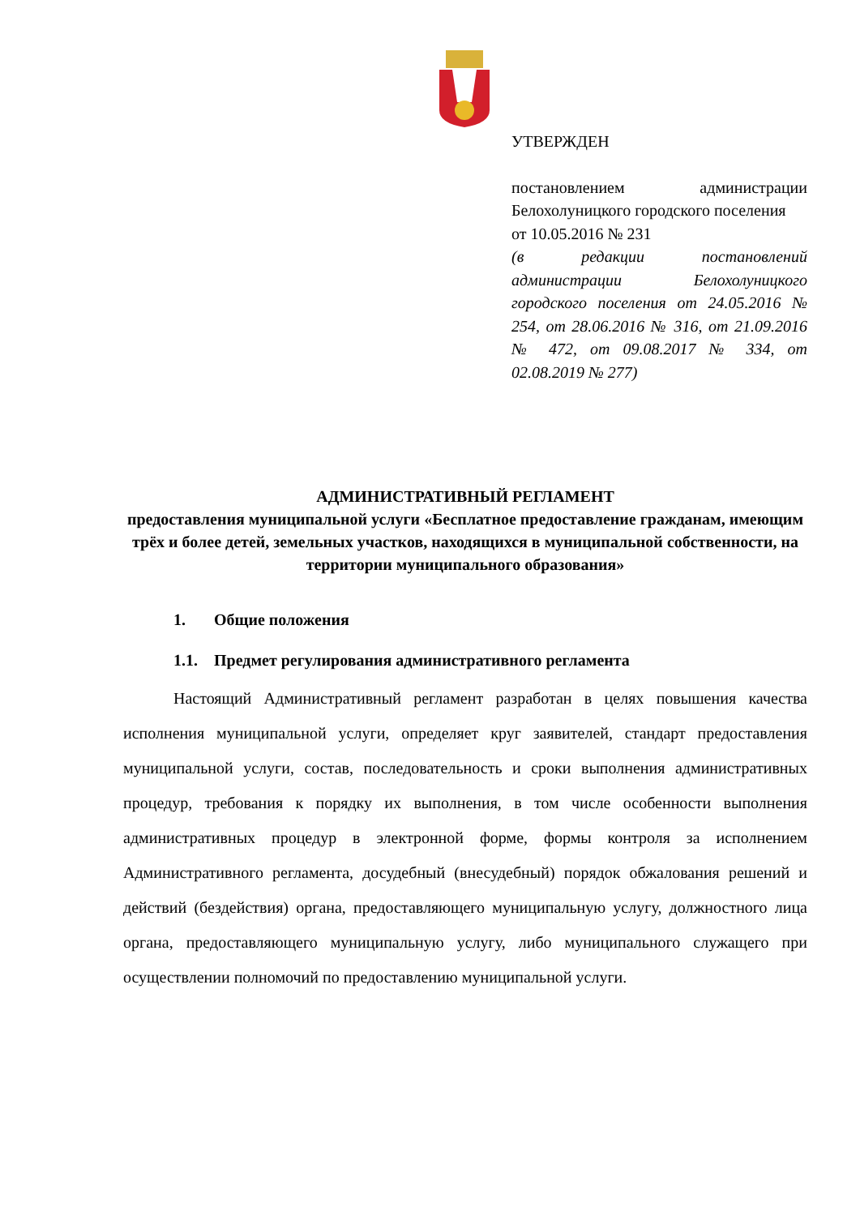УТВЕРЖДЕН
постановлением администрации Белохолуницкого городского поселения
от 10.05.2016 № 231
(в редакции постановлений администрации Белохолуницкого городского поселения от 24.05.2016 № 254, от 28.06.2016 № 316, от 21.09.2016 № 472, от 09.08.2017 № 334, от 02.08.2019 № 277)
АДМИНИСТРАТИВНЫЙ РЕГЛАМЕНТ
предоставления муниципальной услуги «Бесплатное предоставление гражданам, имеющим трёх и более детей, земельных участков, находящихся в муниципальной собственности, на территории муниципального образования»
1. Общие положения
1.1. Предмет регулирования административного регламента
Настоящий Административный регламент разработан в целях повышения качества исполнения муниципальной услуги, определяет круг заявителей, стандарт предоставления муниципальной услуги, состав, последовательность и сроки выполнения административных процедур, требования к порядку их выполнения, в том числе особенности выполнения административных процедур в электронной форме, формы контроля за исполнением Административного регламента, досудебный (внесудебный) порядок обжалования решений и действий (бездействия) органа, предоставляющего муниципальную услугу, должностного лица органа, предоставляющего муниципальную услугу, либо муниципального служащего при осуществлении полномочий по предоставлению муниципальной услуги.